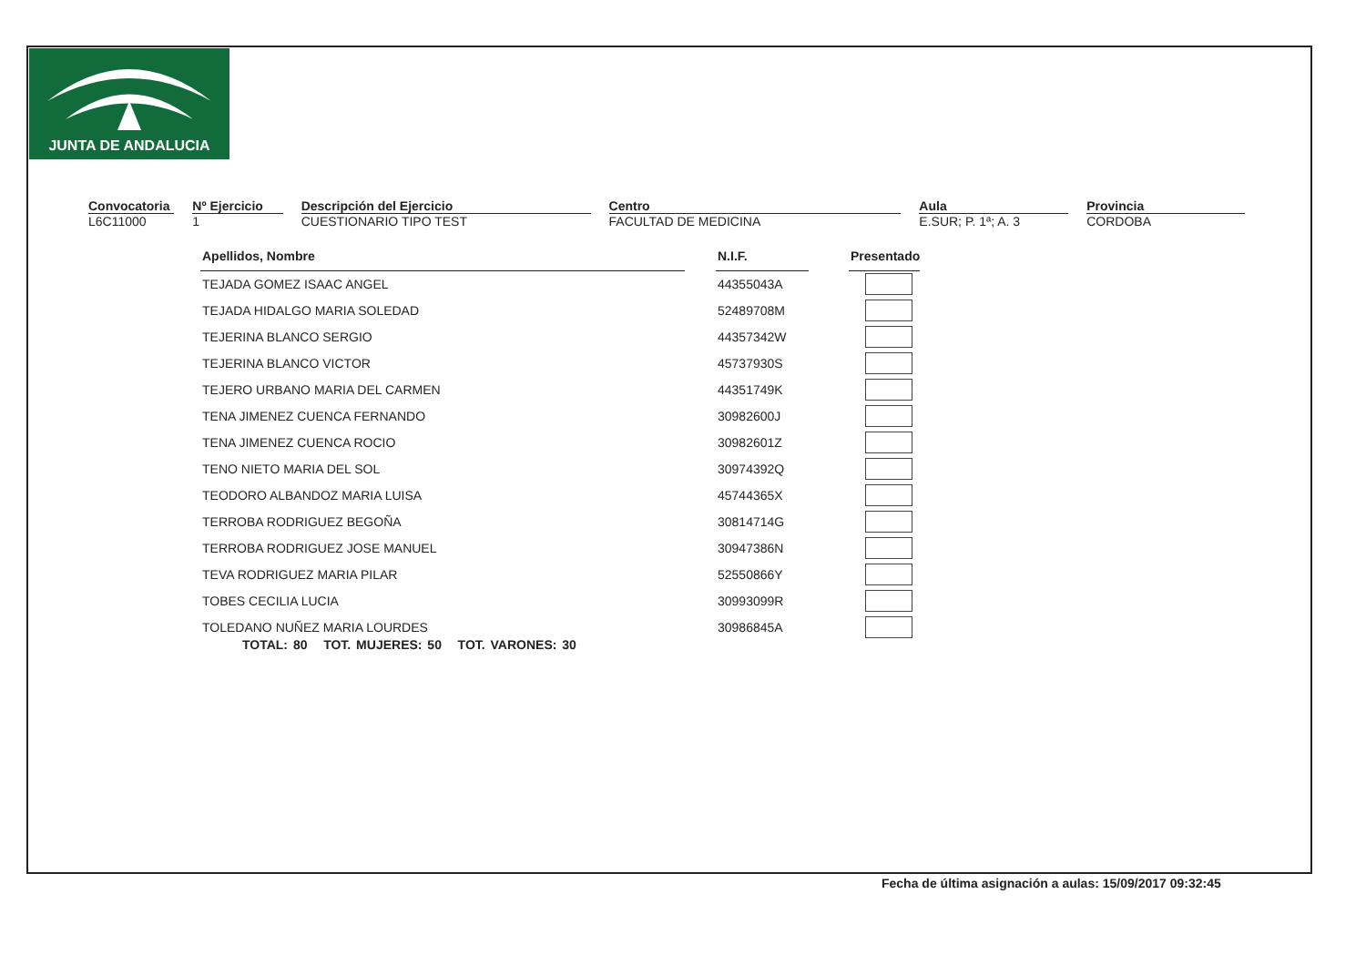JUNTA DE ANDALUCIA
Convocatoria
L6C11000
Nº Ejercicio
1
Descripción del Ejercicio
CUESTIONARIO TIPO TEST
Centro
FACULTAD DE MEDICINA
Aula
E.SUR; P. 1ª; A. 3
Provincia
CORDOBA
| Apellidos, Nombre | | N.I.F. | | Presentado |
| TEJADA GOMEZ ISAAC ANGEL | | 44355043A | | |
| TEJADA HIDALGO MARIA SOLEDAD | | 52489708M | | |
| TEJERINA BLANCO SERGIO | | 44357342W | | |
| TEJERINA BLANCO VICTOR | | 45737930S | | |
| TEJERO URBANO MARIA DEL CARMEN | | 44351749K | | |
| TENA JIMENEZ CUENCA FERNANDO | | 30982600J | | |
| TENA JIMENEZ CUENCA ROCIO | | 30982601Z | | |
| TENO NIETO MARIA DEL SOL | | 30974392Q | | |
| TEODORO ALBANDOZ MARIA LUISA | | 45744365X | | |
| TERROBA RODRIGUEZ BEGOÑA | | 30814714G | | |
| TERROBA RODRIGUEZ JOSE MANUEL | | 30947386N | | |
| TEVA RODRIGUEZ MARIA PILAR | | 52550866Y | | |
| TOBES CECILIA LUCIA | | 30993099R | | |
| TOLEDANO NUÑEZ MARIA LOURDES | | 30986845A | | |
TOTAL: 80 TOT. MUJERES: 50 TOT. VARONES: 30
Fecha de última asignación a aulas: 15/09/2017 09:32:45